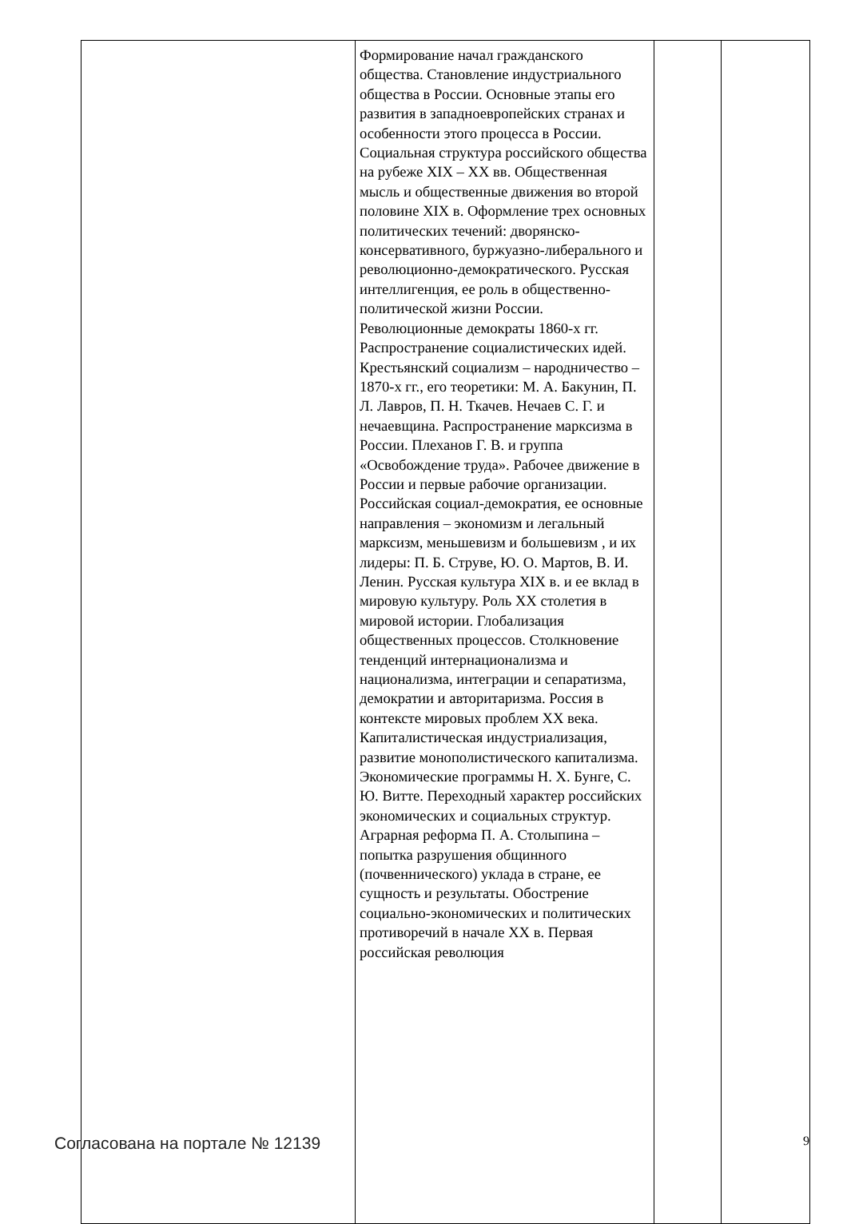| | Формирование начал гражданского общества. Становление индустриального общества в России. Основные этапы его развития в западноевропейских странах и особенности этого процесса в России. Социальная структура российского общества на рубеже XIX – XX вв. Общественная мысль и общественные движения во второй половине XIX в. Оформление трех основных политических течений: дворянско-консервативного, буржуазно-либерального и революционно-демократического. Русская интеллигенция, ее роль в общественно-политической жизни России. Революционные демократы 1860-х гг. Распространение социалистических идей. Крестьянский социализм – народничество – 1870-х гг., его теоретики: М. А. Бакунин, П. Л. Лавров, П. Н. Ткачев. Нечаев С. Г. и нечаевщина. Распространение марксизма в России. Плеханов Г. В. и группа «Освобождение труда». Рабочее движение в России и первые рабочие организации. Российская социал-демократия, ее основные направления – экономизм и легальный марксизм, меньшевизм и большевизм , и их лидеры: П. Б. Струве, Ю. О. Мартов, В. И. Ленин. Русская культура XIX в. и ее вклад в мировую культуру. Роль XX столетия в мировой истории. Глобализация общественных процессов. Столкновение тенденций интернационализма и национализма, интеграции и сепаратизма, демократии и авторитаризма. Россия в контексте мировых проблем XX века. Капиталистическая индустриализация, развитие монополистического капитализма. Экономические программы Н. Х. Бунге, С. Ю. Витте. Переходный характер российских экономических и социальных структур. Аграрная реформа П. А. Столыпина – попытка разрушения общинного (почвеннического) уклада в стране, ее сущность и результаты. Обострение социально-экономических и политических противоречий в начале XX в. Первая российская революция | | |
Согласована на портале № 12139 9